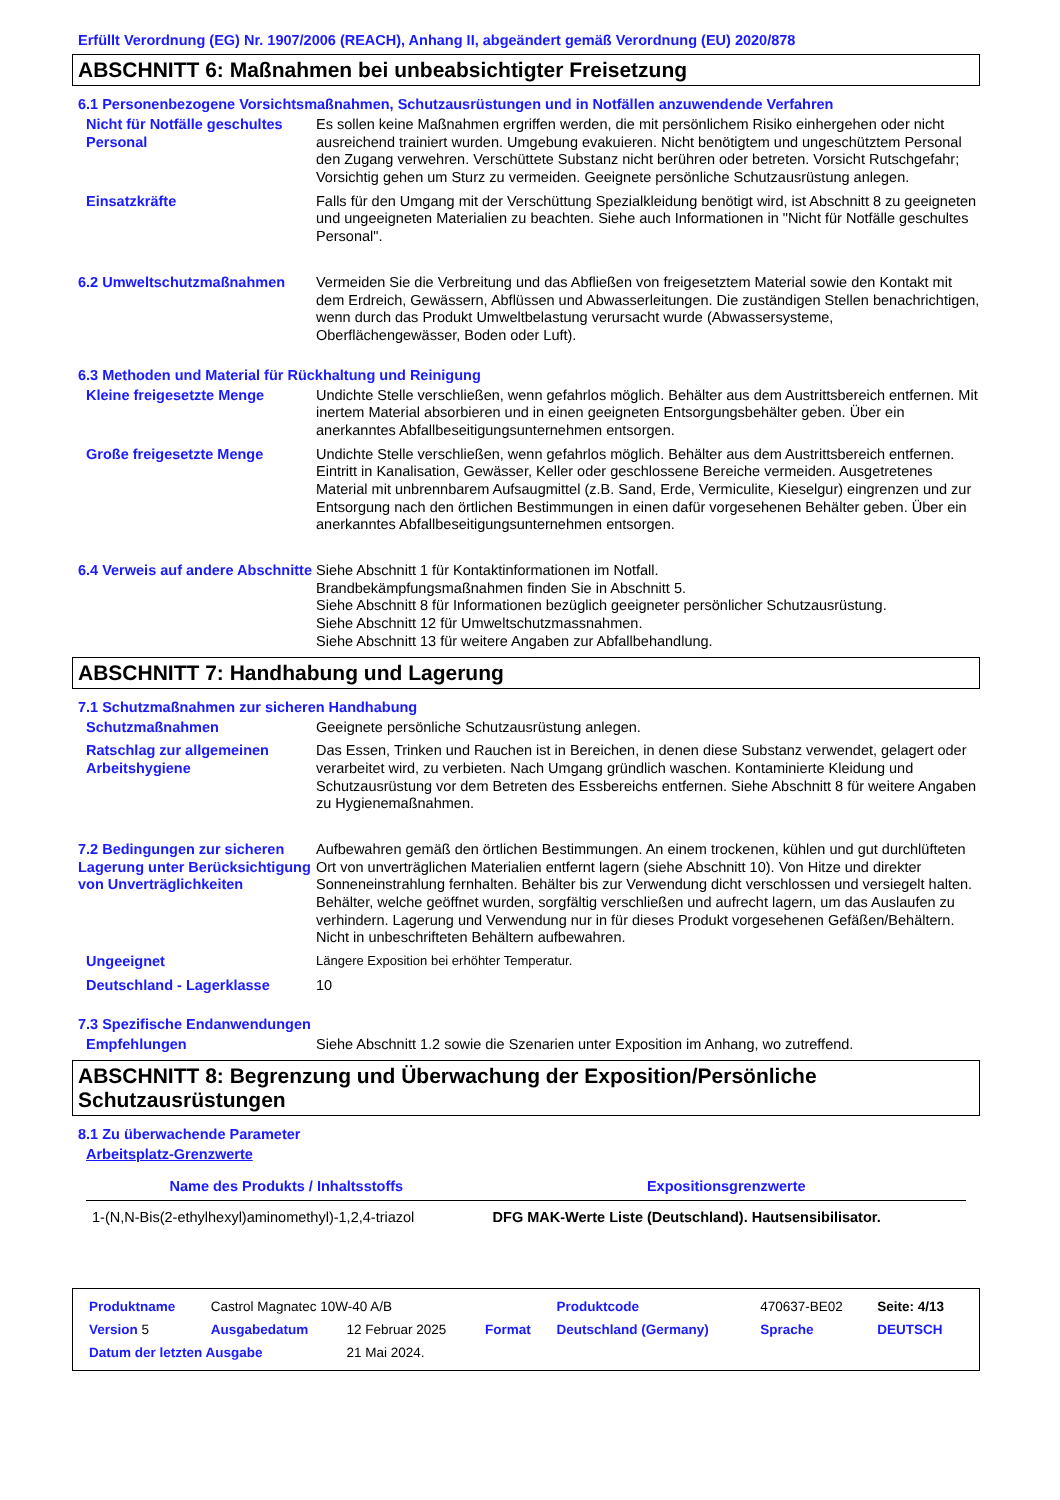Erfüllt Verordnung (EG) Nr. 1907/2006 (REACH), Anhang II, abgeändert gemäß Verordnung (EU) 2020/878
ABSCHNITT 6: Maßnahmen bei unbeabsichtigter Freisetzung
6.1 Personenbezogene Vorsichtsmaßnahmen, Schutzausrüstungen und in Notfällen anzuwendende Verfahren
Nicht für Notfälle geschultes Personal
Es sollen keine Maßnahmen ergriffen werden, die mit persönlichem Risiko einhergehen oder nicht ausreichend trainiert wurden. Umgebung evakuieren. Nicht benötigtem und ungeschütztem Personal den Zugang verwehren. Verschüttete Substanz nicht berühren oder betreten. Vorsicht Rutschgefahr; Vorsichtig gehen um Sturz zu vermeiden. Geeignete persönliche Schutzausrüstung anlegen.
Einsatzkräfte Falls für den Umgang mit der Verschüttung Spezialkleidung benötigt wird, ist Abschnitt 8 zu geeigneten und ungeeigneten Materialien zu beachten. Siehe auch Informationen in "Nicht für Notfälle geschultes Personal".
6.2 Umweltschutzmaßnahmen Vermeiden Sie die Verbreitung und das Abfließen von freigesetztem Material sowie den Kontakt mit dem Erdreich, Gewässern, Abflüssen und Abwasserleitungen. Die zuständigen Stellen benachrichtigen, wenn durch das Produkt Umweltbelastung verursacht wurde (Abwassersysteme, Oberflächengewässer, Boden oder Luft).
6.3 Methoden und Material für Rückhaltung und Reinigung
Kleine freigesetzte Menge Undichte Stelle verschließen, wenn gefahrlos möglich. Behälter aus dem Austrittsbereich entfernen. Mit inertem Material absorbieren und in einen geeigneten Entsorgungsbehälter geben. Über ein anerkanntes Abfallbeseitigungsunternehmen entsorgen.
Große freigesetzte Menge Undichte Stelle verschließen, wenn gefahrlos möglich. Behälter aus dem Austrittsbereich entfernen. Eintritt in Kanalisation, Gewässer, Keller oder geschlossene Bereiche vermeiden. Ausgetretenes Material mit unbrennbarem Aufsaugmittel (z.B. Sand, Erde, Vermiculite, Kieselgur) eingrenzen und zur Entsorgung nach den örtlichen Bestimmungen in einen dafür vorgesehenen Behälter geben. Über ein anerkanntes Abfallbeseitigungsunternehmen entsorgen.
6.4 Verweis auf andere Abschnitte
Siehe Abschnitt 1 für Kontaktinformationen im Notfall.
Brandbekämpfungsmaßnahmen finden Sie in Abschnitt 5.
Siehe Abschnitt 8 für Informationen bezüglich geeigneter persönlicher Schutzausrüstung.
Siehe Abschnitt 12 für Umweltschutzmassnahmen.
Siehe Abschnitt 13 für weitere Angaben zur Abfallbehandlung.
ABSCHNITT 7: Handhabung und Lagerung
7.1 Schutzmaßnahmen zur sicheren Handhabung
Schutzmaßnahmen Geeignete persönliche Schutzausrüstung anlegen.
Ratschlag zur allgemeinen Arbeitshygiene
Das Essen, Trinken und Rauchen ist in Bereichen, in denen diese Substanz verwendet, gelagert oder verarbeitet wird, zu verbieten. Nach Umgang gründlich waschen. Kontaminierte Kleidung und Schutzausrüstung vor dem Betreten des Essbereichs entfernen. Siehe Abschnitt 8 für weitere Angaben zu Hygienemaßnahmen.
7.2 Bedingungen zur sicheren Lagerung unter Berücksichtigung von Unverträglichkeiten
Aufbewahren gemäß den örtlichen Bestimmungen. An einem trockenen, kühlen und gut durchlüfteten Ort von unverträglichen Materialien entfernt lagern (siehe Abschnitt 10). Von Hitze und direkter Sonneneinstrahlung fernhalten. Behälter bis zur Verwendung dicht verschlossen und versiegelt halten. Behälter, welche geöffnet wurden, sorgfältig verschließen und aufrecht lagern, um das Auslaufen zu verhindern. Lagerung und Verwendung nur in für dieses Produkt vorgesehenen Gefäßen/Behältern. Nicht in unbeschrifteten Behältern aufbewahren.
Ungeeignet Längere Exposition bei erhöhter Temperatur.
Deutschland - Lagerklasse 10
7.3 Spezifische Endanwendungen
Empfehlungen Siehe Abschnitt 1.2 sowie die Szenarien unter Exposition im Anhang, wo zutreffend.
ABSCHNITT 8: Begrenzung und Überwachung der Exposition/Persönliche Schutzausrüstungen
8.1 Zu überwachende Parameter
Arbeitsplatz-Grenzwerte
| Name des Produkts / Inhaltsstoffs | Expositionsgrenzwerte |
| --- | --- |
| 1-(N,N-Bis(2-ethylhexyl)aminomethyl)-1,2,4-triazol | DFG MAK-Werte Liste (Deutschland). Hautsensibilisator. |
| Produktname | Castrol Magnatec 10W-40 A/B | | | Produktcode | 470637-BE02 | Seite: 4/13 |
| Version 5 | Ausgabedatum | 12 Februar 2025 | Format | Deutschland (Germany) | Sprache | DEUTSCH |
| Datum der letzten Ausgabe | | 21 Mai 2024. | | | | |